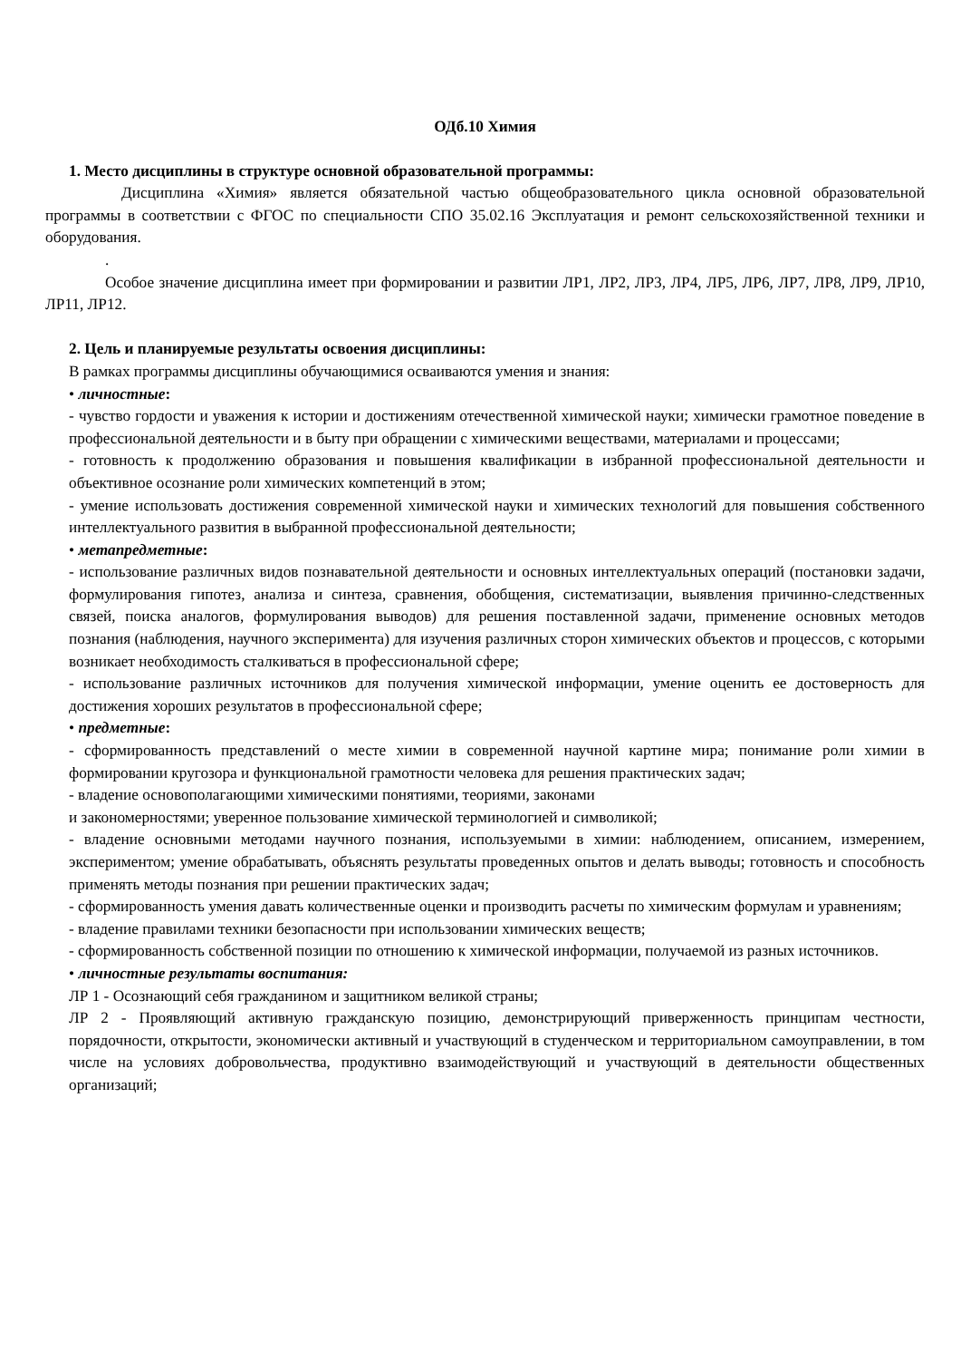ОДб.10 Химия
1. Место дисциплины в структуре основной образовательной программы:
Дисциплина «Химия» является обязательной частью общеобразовательного цикла основной образовательной программы в соответствии с ФГОС по специальности СПО 35.02.16 Эксплуатация и ремонт сельскохозяйственной техники и оборудования.
.
Особое значение дисциплина имеет при формировании и развитии ЛР1, ЛР2, ЛР3, ЛР4, ЛР5, ЛР6, ЛР7, ЛР8, ЛР9, ЛР10, ЛР11, ЛР12.
2. Цель и планируемые результаты освоения дисциплины:
В рамках программы дисциплины обучающимися осваиваются умения и знания:
• личностные:
- чувство гордости и уважения к истории и достижениям отечественной химической науки; химически грамотное поведение в профессиональной деятельности и в быту при обращении с химическими веществами, материалами и процессами;
- готовность к продолжению образования и повышения квалификации в избранной профессиональной деятельности и объективное осознание роли химических компетенций в этом;
- умение использовать достижения современной химической науки и химических технологий для повышения собственного интеллектуального развития в выбранной профессиональной деятельности;
• метапредметные:
- использование различных видов познавательной деятельности и основных интеллектуальных операций (постановки задачи, формулирования гипотез, анализа и синтеза, сравнения, обобщения, систематизации, выявления причинно-следственных связей, поиска аналогов, формулирования выводов) для решения поставленной задачи, применение основных методов познания (наблюдения, научного эксперимента) для изучения различных сторон химических объектов и процессов, с которыми возникает необходимость сталкиваться в профессиональной сфере;
- использование различных источников для получения химической информации, умение оценить ее достоверность для достижения хороших результатов в профессиональной сфере;
• предметные:
- сформированность представлений о месте химии в современной научной картине мира; понимание роли химии в формировании кругозора и функциональной грамотности человека для решения практических задач;
- владение основополагающими химическими понятиями, теориями, законами
и закономерностями; уверенное пользование химической терминологией и символикой;
- владение основными методами научного познания, используемыми в химии: наблюдением, описанием, измерением, экспериментом; умение обрабатывать, объяснять результаты проведенных опытов и делать выводы; готовность и способность применять методы познания при решении практических задач;
- сформированность умения давать количественные оценки и производить расчеты по химическим формулам и уравнениям;
- владение правилами техники безопасности при использовании химических веществ;
- сформированность собственной позиции по отношению к химической информации, получаемой из разных источников.
• личностные результаты воспитания:
ЛР 1 - Осознающий себя гражданином и защитником великой страны;
ЛР 2 - Проявляющий активную гражданскую позицию, демонстрирующий приверженность принципам честности, порядочности, открытости, экономически активный и участвующий в студенческом и территориальном самоуправлении, в том числе на условиях добровольчества, продуктивно взаимодействующий и участвующий в деятельности общественных организаций;